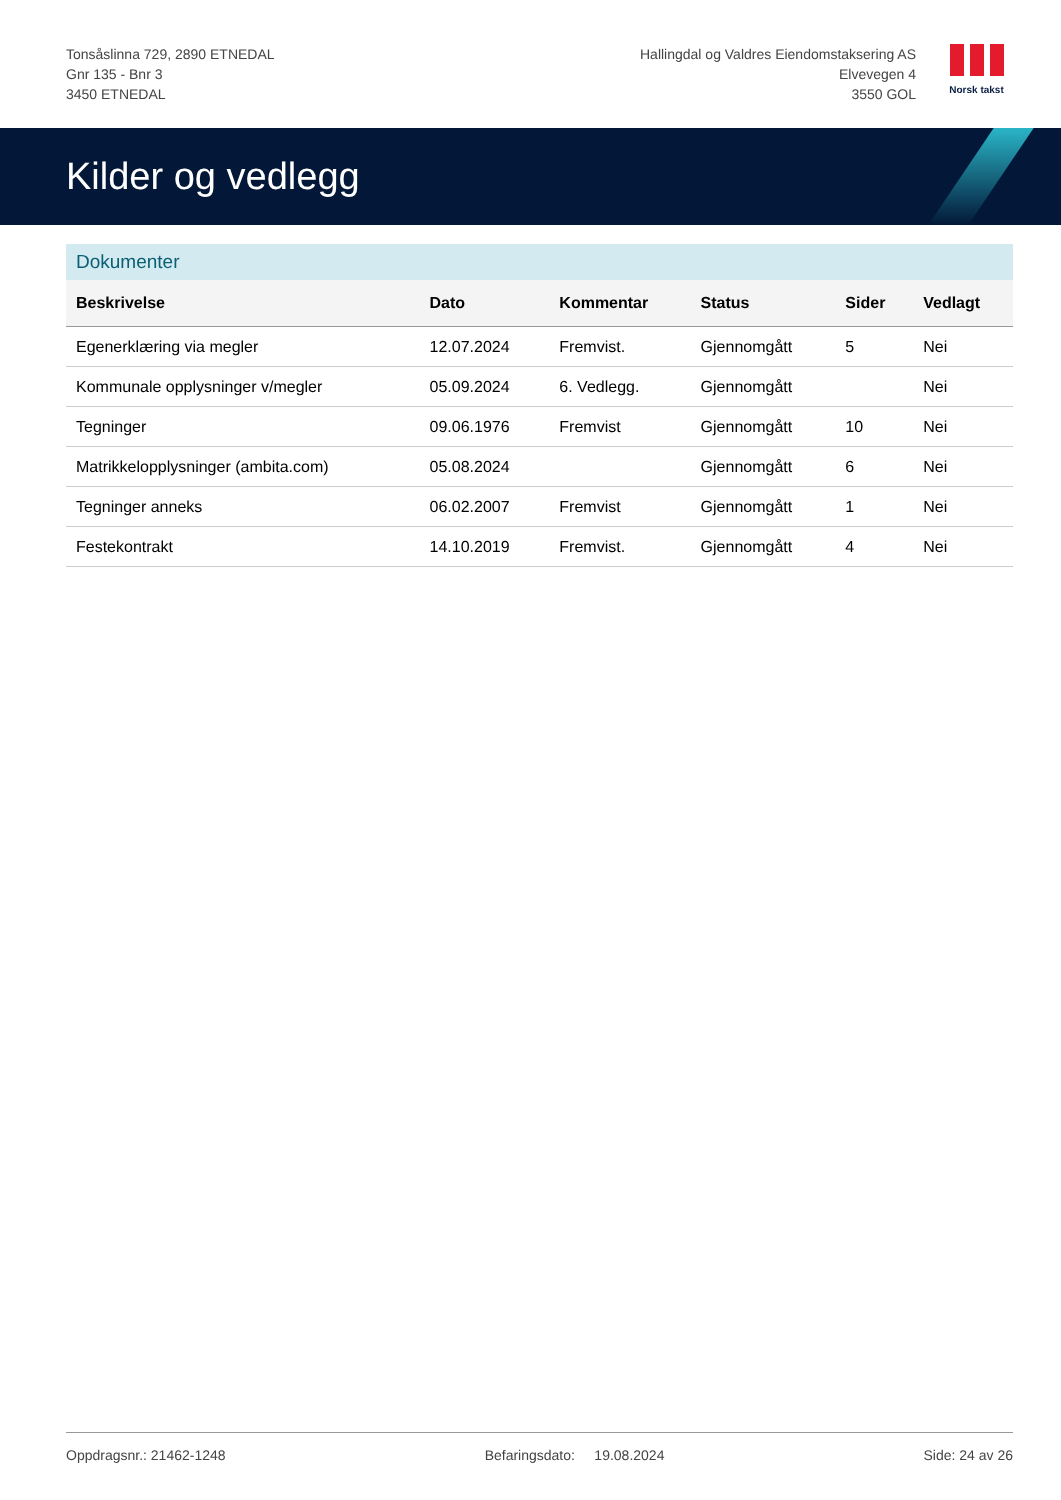Tonsåslinna 729, 2890 ETNEDAL
Gnr 135 - Bnr 3
3450 ETNEDAL
Hallingdal og Valdres Eiendomstaksering AS
Elvevegen 4
3550 GOL
Norsk takst
Kilder og vedlegg
Dokumenter
| Beskrivelse | Dato | Kommentar | Status | Sider | Vedlagt |
| --- | --- | --- | --- | --- | --- |
| Egenerklæring via megler | 12.07.2024 | Fremvist. | Gjennomgått | 5 | Nei |
| Kommunale opplysninger v/megler | 05.09.2024 | 6. Vedlegg. | Gjennomgått | | Nei |
| Tegninger | 09.06.1976 | Fremvist | Gjennomgått | 10 | Nei |
| Matrikkelopplysninger (ambita.com) | 05.08.2024 | | Gjennomgått | 6 | Nei |
| Tegninger anneks | 06.02.2007 | Fremvist | Gjennomgått | 1 | Nei |
| Festekontrakt | 14.10.2019 | Fremvist. | Gjennomgått | 4 | Nei |
Oppdragsnr.: 21462-1248 Befaringsdato: 19.08.2024 Side: 24 av 26